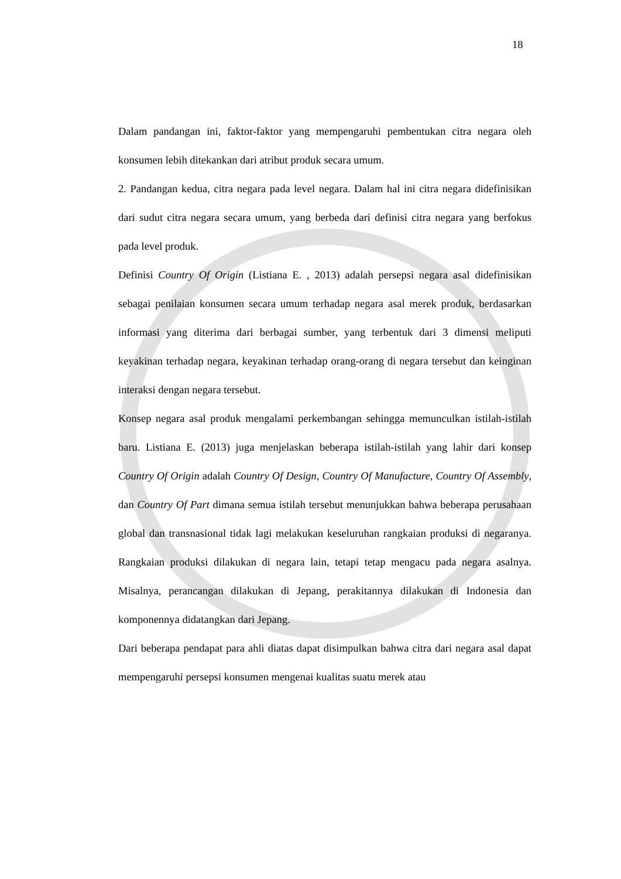18
Dalam pandangan ini, faktor-faktor yang mempengaruhi pembentukan citra negara oleh konsumen lebih ditekankan dari atribut produk secara umum.
2. Pandangan kedua, citra negara pada level negara. Dalam hal ini citra negara didefinisikan dari sudut citra negara secara umum, yang berbeda dari definisi citra negara yang berfokus pada level produk.
Definisi Country Of Origin (Listiana E. , 2013) adalah persepsi negara asal didefinisikan sebagai penilaian konsumen secara umum terhadap negara asal merek produk, berdasarkan informasi yang diterima dari berbagai sumber, yang terbentuk dari 3 dimensi meliputi keyakinan terhadap negara, keyakinan terhadap orang-orang di negara tersebut dan keinginan interaksi dengan negara tersebut.
Konsep negara asal produk mengalami perkembangan sehingga memunculkan istilah-istilah baru. Listiana E. (2013) juga menjelaskan beberapa istilah-istilah yang lahir dari konsep Country Of Origin adalah Country Of Design, Country Of Manufacture, Country Of Assembly, dan Country Of Part dimana semua istilah tersebut menunjukkan bahwa beberapa perusahaan global dan transnasional tidak lagi melakukan keseluruhan rangkaian produksi di negaranya. Rangkaian produksi dilakukan di negara lain, tetapi tetap mengacu pada negara asalnya. Misalnya, perancangan dilakukan di Jepang, perakitannya dilakukan di Indonesia dan komponennya didatangkan dari Jepang.
Dari beberapa pendapat para ahli diatas dapat disimpulkan bahwa citra dari negara asal dapat mempengaruhi persepsi konsumen mengenai kualitas suatu merek atau